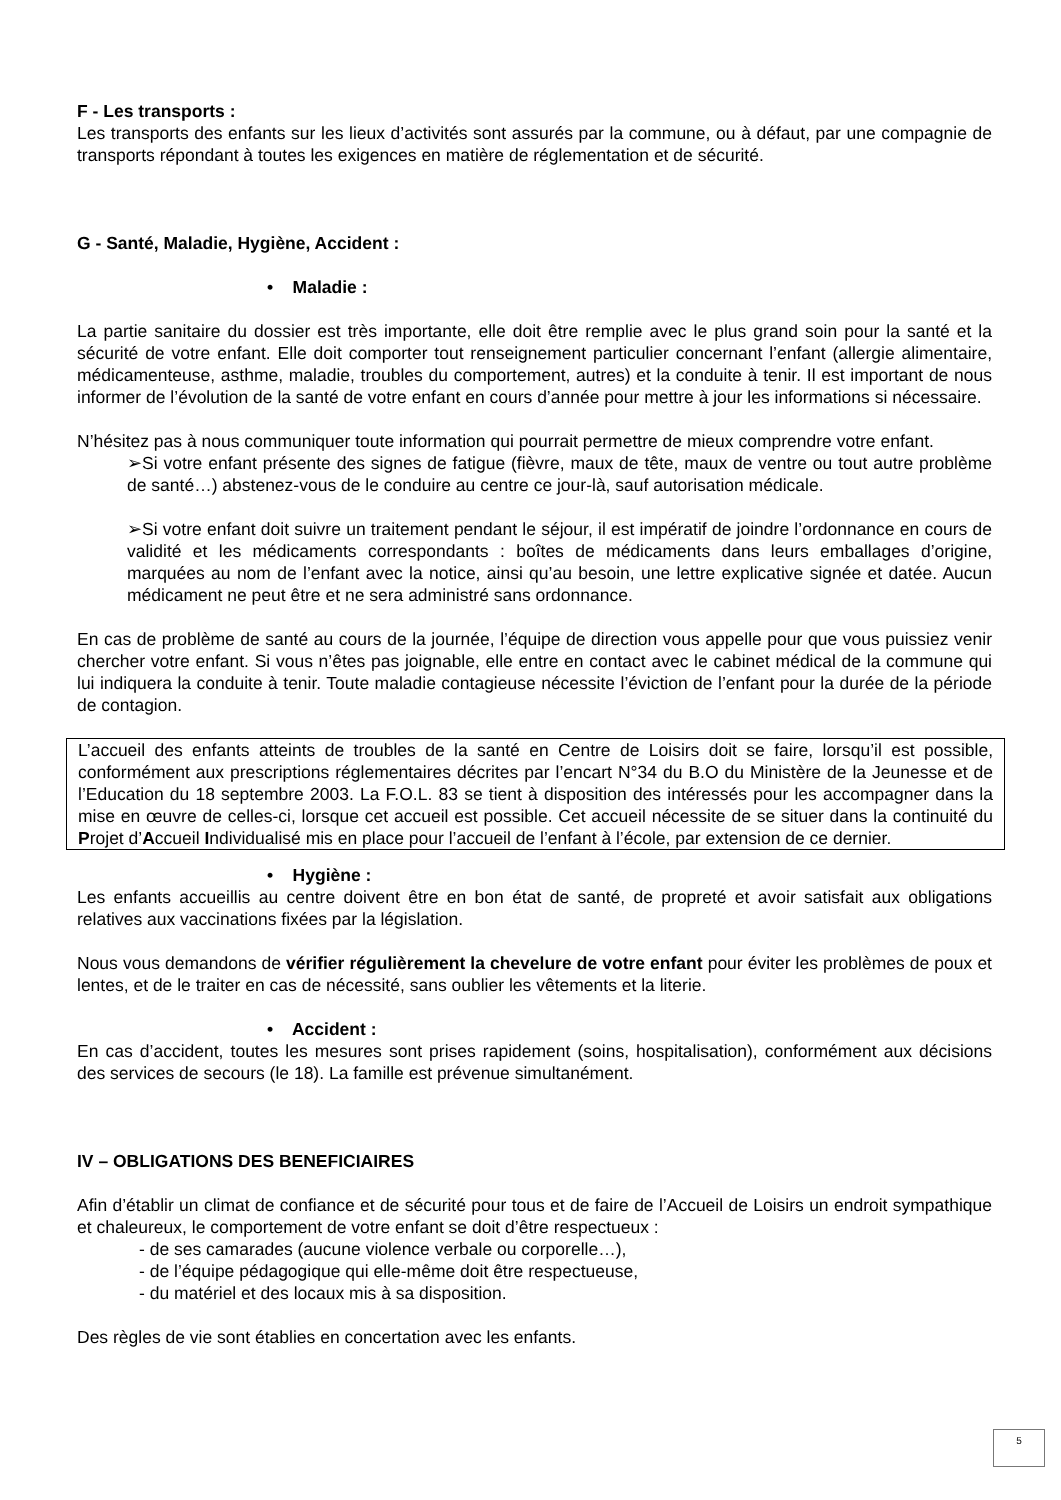F - Les transports :
Les transports des enfants sur les lieux d’activités sont assurés par la commune, ou à défaut, par une compagnie de transports répondant à toutes les exigences en matière de réglementation et de sécurité.
G - Santé, Maladie, Hygiène, Accident :
• Maladie :
La partie sanitaire du dossier est très importante, elle doit être remplie avec le plus grand soin pour la santé et la sécurité de votre enfant. Elle doit comporter tout renseignement particulier concernant l’enfant (allergie alimentaire, médicamenteuse, asthme, maladie, troubles du comportement, autres) et la conduite à tenir. Il est important de nous informer de l’évolution de la santé de votre enfant en cours d’année pour mettre à jour les informations si nécessaire.
N’hésitez pas à nous communiquer toute information qui pourrait permettre de mieux comprendre votre enfant.
➢Si votre enfant présente des signes de fatigue (fièvre, maux de tête, maux de ventre ou tout autre problème de santé…) abstenez-vous de le conduire au centre ce jour-là, sauf autorisation médicale.
➢Si votre enfant doit suivre un traitement pendant le séjour, il est impératif de joindre l’ordonnance en cours de validité et les médicaments correspondants : boîtes de médicaments dans leurs emballages d’origine, marquées au nom de l’enfant avec la notice, ainsi qu’au besoin, une lettre explicative signée et datée. Aucun médicament ne peut être et ne sera administré sans ordonnance.
En cas de problème de santé au cours de la journée, l’équipe de direction vous appelle pour que vous puissiez venir chercher votre enfant. Si vous n’êtes pas joignable, elle entre en contact avec le cabinet médical de la commune qui lui indiquera la conduite à tenir. Toute maladie contagieuse nécessite l’éviction de l’enfant pour la durée de la période de contagion.
L’accueil des enfants atteints de troubles de la santé en Centre de Loisirs doit se faire, lorsqu’il est possible, conformément aux prescriptions réglementaires décrites par l’encart N°34 du B.O du Ministère de la Jeunesse et de l’Education du 18 septembre 2003. La F.O.L. 83 se tient à disposition des intéressés pour les accompagner dans la mise en œuvre de celles-ci, lorsque cet accueil est possible. Cet accueil nécessite de se situer dans la continuité du Projet d’Accueil Individualisé mis en place pour l’accueil de l’enfant à l’école, par extension de ce dernier.
• Hygiène :
Les enfants accueillis au centre doivent être en bon état de santé, de propreté et avoir satisfait aux obligations relatives aux vaccinations fixées par la législation.
Nous vous demandons de vérifier régulièrement la chevelure de votre enfant pour éviter les problèmes de poux et lentes, et de le traiter en cas de nécessité, sans oublier les vêtements et la literie.
• Accident :
En cas d’accident, toutes les mesures sont prises rapidement (soins, hospitalisation), conformément aux décisions des services de secours (le 18). La famille est prévenue simultanément.
IV – OBLIGATIONS DES BENEFICIAIRES
Afin d’établir un climat de confiance et de sécurité pour tous et de faire de l’Accueil de Loisirs un endroit sympathique et chaleureux, le comportement de votre enfant se doit d’être respectueux :
- de ses camarades (aucune violence verbale ou corporelle…),
- de l’équipe pédagogique qui elle-même doit être respectueuse,
- du matériel et des locaux mis à sa disposition.
Des règles de vie sont établies en concertation avec les enfants.
5